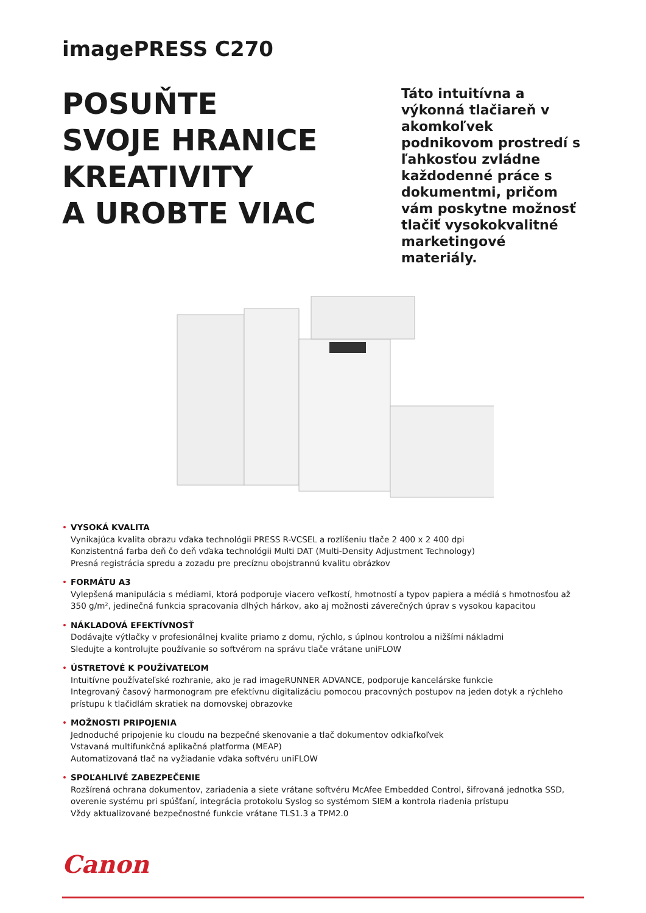imagePRESS C270
POSUŇTE
SVOJE HRANICE
KREATIVITY
A UROBTE VIAC
Táto intuitívna a výkonná tlačiareň v akomkoľvek podnikovom prostredí s ľahkosťou zvládne každodenné práce s dokumentmi, pričom vám poskytne možnosť tlačiť vysokokvalitné marketingové materiály.
• VYSOKÁ KVALITA
Vynikajúca kvalita obrazu vďaka technológii PRESS R-VCSEL a rozlíšeniu tlače 2 400 x 2 400 dpi
Konzistentná farba deň čo deň vďaka technológii Multi DAT (Multi-Density Adjustment Technology)
Presná registrácia spredu a zozadu pre precíznu obojstrannú kvalitu obrázkov
• FORMÁTU A3
Vylepšená manipulácia s médiami, ktorá podporuje viacero veľkostí, hmotností a typov papiera a médiá s hmotnosťou až 350 g/m², jedinečná funkcia spracovania dlhých hárkov, ako aj možnosti záverečných úprav s vysokou kapacitou
• NÁKLADOVÁ EFEKTÍVNOSŤ
Dodávajte výtlačky v profesionálnej kvalite priamo z domu, rýchlo, s úplnou kontrolou a nižšími nákladmi
Sledujte a kontrolujte používanie so softvérom na správu tlače vrátane uniFLOW
• ÚSTRETOVÉ K POUŽÍVATEĽOM
Intuitívne používateľské rozhranie, ako je rad imageRUNNER ADVANCE, podporuje kancelárske funkcie
Integrovaný časový harmonogram pre efektívnu digitalizáciu pomocou pracovných postupov na jeden dotyk a rýchleho prístupu k tlačidlám skratiek na domovskej obrazovke
• MOŽNOSTI PRIPOJENIA
Jednoduché pripojenie ku cloudu na bezpečné skenovanie a tlač dokumentov odkiaľkoľvek
Vstavaná multifunkčná aplikačná platforma (MEAP)
Automatizovaná tlač na vyžiadanie vďaka softvéru uniFLOW
• SPOĽAHLIVÉ ZABEZPEČENIE
Rozšírená ochrana dokumentov, zariadenia a siete vrátane softvéru McAfee Embedded Control, šifrovaná jednotka SSD, overenie systému pri spúšťaní, integrácia protokolu Syslog so systémom SIEM a kontrola riadenia prístupu
Vždy aktualizované bezpečnostné funkcie vrátane TLS1.3 a TPM2.0
Canon